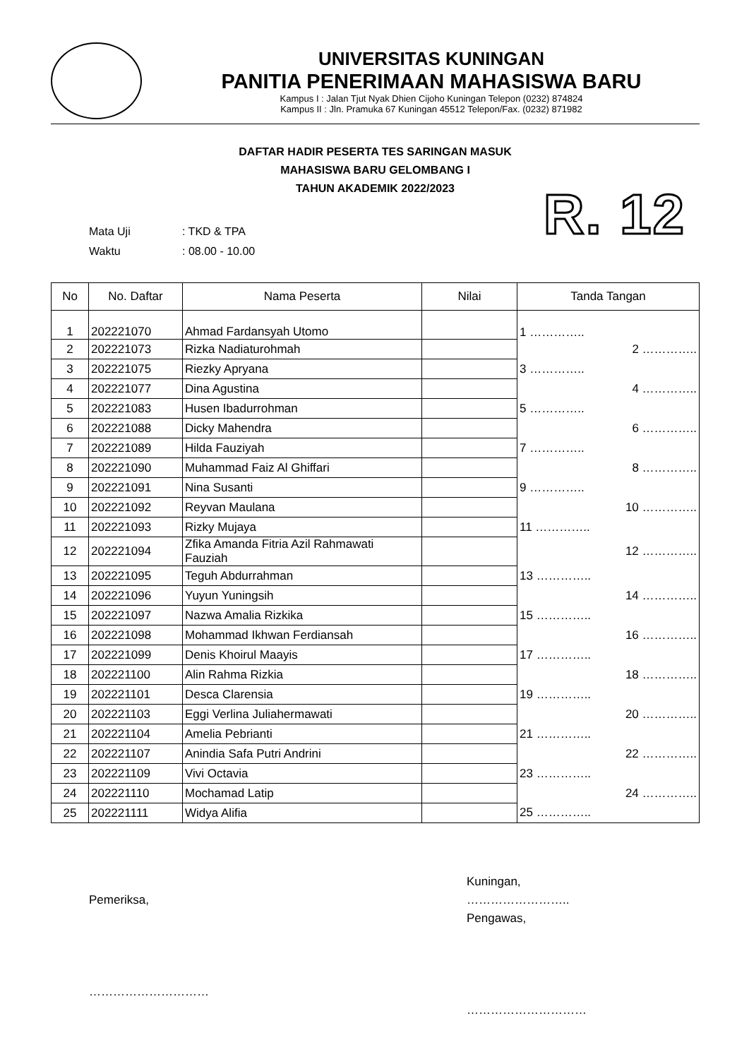UNIVERSITAS KUNINGAN
PANITIA PENERIMAAN MAHASISWA BARU
Kampus I : Jalan Tjut Nyak Dhien Cijoho Kuningan Telepon (0232) 874824
Kampus II : Jln. Pramuka 67 Kuningan 45512 Telepon/Fax. (0232) 871982
DAFTAR HADIR PESERTA TES SARINGAN MASUK
MAHASISWA BARU GELOMBANG I
TAHUN AKADEMIK 2022/2023
R. 12
Mata Uji: TKD & TPA
Waktu: 08.00 - 10.00
| No | No. Daftar | Nama Peserta | Nilai | Tanda Tangan |
| --- | --- | --- | --- | --- |
| 1 | 202221070 | Ahmad Fardansyah Utomo | | 1 ………….. |
| 2 | 202221073 | Rizka Nadiaturohmah | | 2 ………….. |
| 3 | 202221075 | Riezky Apryana | | 3 ………….. |
| 4 | 202221077 | Dina Agustina | | 4 ………….. |
| 5 | 202221083 | Husen Ibadurrohman | | 5 ………….. |
| 6 | 202221088 | Dicky Mahendra | | 6 ………….. |
| 7 | 202221089 | Hilda Fauziyah | | 7 ………….. |
| 8 | 202221090 | Muhammad Faiz Al Ghiffari | | 8 ………….. |
| 9 | 202221091 | Nina Susanti | | 9 ………….. |
| 10 | 202221092 | Reyvan Maulana | | 10 ………….. |
| 11 | 202221093 | Rizky Mujaya | | 11 ………….. |
| 12 | 202221094 | Zfika Amanda Fitria Azil Rahmawati Fauziah | | 12 ………….. |
| 13 | 202221095 | Teguh Abdurrahman | | 13 ………….. |
| 14 | 202221096 | Yuyun Yuningsih | | 14 ………….. |
| 15 | 202221097 | Nazwa Amalia Rizkika | | 15 ………….. |
| 16 | 202221098 | Mohammad Ikhwan Ferdiansah | | 16 ………….. |
| 17 | 202221099 | Denis Khoirul Maayis | | 17 ………….. |
| 18 | 202221100 | Alin Rahma Rizkia | | 18 ………….. |
| 19 | 202221101 | Desca Clarensia | | 19 ………….. |
| 20 | 202221103 | Eggi Verlina Juliahermawati | | 20 ………….. |
| 21 | 202221104 | Amelia Pebrianti | | 21 ………….. |
| 22 | 202221107 | Anindia Safa Putri Andrini | | 22 ………….. |
| 23 | 202221109 | Vivi Octavia | | 23 ………….. |
| 24 | 202221110 | Mochamad Latip | | 24 ………….. |
| 25 | 202221111 | Widya Alifia | | 25 ………….. |
Pemeriksa,
…………………………
Kuningan, ……………………..
Pengawas,
…………………………